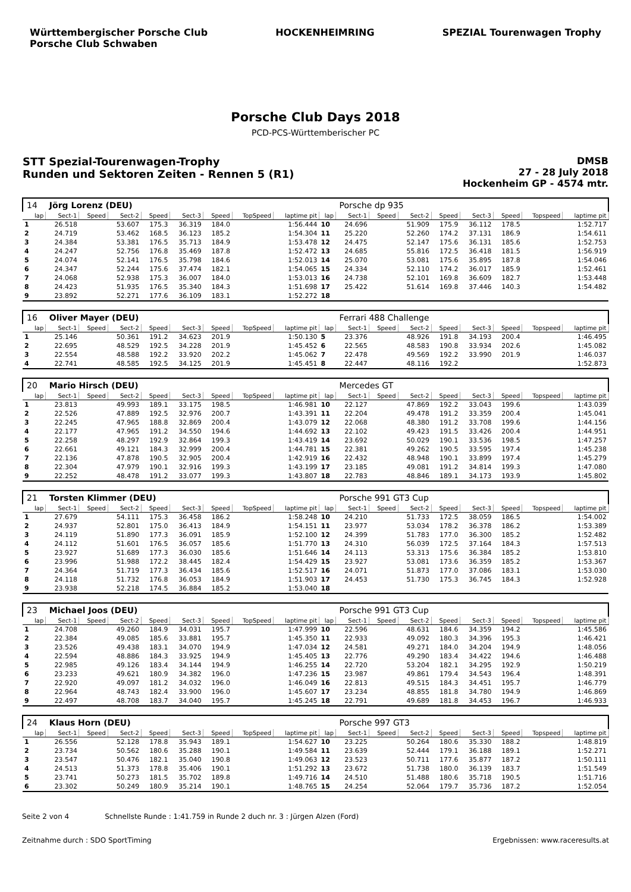Württembergischer Porsche Club
Porsche Club Schwaben
HOCKENHEIMRING SPEZIAL Tourenwagen Trophy
Porsche Club Days 2018
PCD-PCS-Württemberischer PC
STT Spezial-Tourenwagen-Trophy
Runden und Sektoren Zeiten - Rennen 5 (R1)
DMSB
27 - 28 July 2018
Hockenheim GP - 4574 mtr.
| 14 | Jörg Lorenz (DEU) | | | | | | | | | Porsche dp 935 | | | | | | | |
| lap | Sect-1 | Speed | Sect-2 | Speed | Sect-3 | Speed | TopSpeed | laptime pit | lap | Sect-1 | Speed | Sect-2 | Speed | Sect-3 | Speed | Topspeed | laptime pit |
| 1 | 26.518 | | 53.607 | 175.3 | 36.319 | 184.0 | | 1:56.444 | 10 | 24.696 | | 51.909 | 175.9 | 36.112 | 178.5 | | 1:52.717 |
| 2 | 24.719 | | 53.462 | 168.5 | 36.123 | 185.2 | | 1:54.304 | 11 | 25.220 | | 52.260 | 174.2 | 37.131 | 186.9 | | 1:54.611 |
| 3 | 24.384 | | 53.381 | 176.5 | 35.713 | 184.9 | | 1:53.478 | 12 | 24.475 | | 52.147 | 175.6 | 36.131 | 185.6 | | 1:52.753 |
| 4 | 24.247 | | 52.756 | 176.8 | 35.469 | 187.8 | | 1:52.472 | 13 | 24.685 | | 55.816 | 172.5 | 36.418 | 181.5 | | 1:56.919 |
| 5 | 24.074 | | 52.141 | 176.5 | 35.798 | 184.6 | | 1:52.013 | 14 | 25.070 | | 53.081 | 175.6 | 35.895 | 187.8 | | 1:54.046 |
| 6 | 24.347 | | 52.244 | 175.6 | 37.474 | 182.1 | | 1:54.065 | 15 | 24.334 | | 52.110 | 174.2 | 36.017 | 185.9 | | 1:52.461 |
| 7 | 24.068 | | 52.938 | 175.3 | 36.007 | 184.0 | | 1:53.013 | 16 | 24.738 | | 52.101 | 169.8 | 36.609 | 182.7 | | 1:53.448 |
| 8 | 24.423 | | 51.935 | 176.5 | 35.340 | 184.3 | | 1:51.698 | 17 | 25.422 | | 51.614 | 169.8 | 37.446 | 140.3 | | 1:54.482 |
| 9 | 23.892 | | 52.271 | 177.6 | 36.109 | 183.1 | | 1:52.272 | 18 | | | | | | | | |
| 16 | Oliver Mayer (DEU) | | | | | | | | | Ferrari 488 Challenge | | | | | | | |
| lap | Sect-1 | Speed | Sect-2 | Speed | Sect-3 | Speed | TopSpeed | laptime pit | lap | Sect-1 | Speed | Sect-2 | Speed | Sect-3 | Speed | Topspeed | laptime pit |
| 1 | 25.146 | | 50.361 | 191.2 | 34.623 | 201.9 | | 1:50.130 | 5 | 23.376 | | 48.926 | 191.8 | 34.193 | 200.4 | | 1:46.495 |
| 2 | 22.695 | | 48.529 | 192.5 | 34.228 | 201.9 | | 1:45.452 | 6 | 22.565 | | 48.583 | 190.8 | 33.934 | 202.6 | | 1:45.082 |
| 3 | 22.554 | | 48.588 | 192.2 | 33.920 | 202.2 | | 1:45.062 | 7 | 22.478 | | 49.569 | 192.2 | 33.990 | 201.9 | | 1:46.037 |
| 4 | 22.741 | | 48.585 | 192.5 | 34.125 | 201.9 | | 1:45.451 | 8 | 22.447 | | 48.116 | 192.2 | | | | 1:52.873 |
| 20 | Mario Hirsch (DEU) | | | | | | | | | Mercedes GT | | | | | | | |
| lap | Sect-1 | Speed | Sect-2 | Speed | Sect-3 | Speed | TopSpeed | laptime pit | lap | Sect-1 | Speed | Sect-2 | Speed | Sect-3 | Speed | Topspeed | laptime pit |
| 1 | 23.813 | | 49.993 | 189.1 | 33.175 | 198.5 | | 1:46.981 | 10 | 22.127 | | 47.869 | 192.2 | 33.043 | 199.6 | | 1:43.039 |
| 2 | 22.526 | | 47.889 | 192.5 | 32.976 | 200.7 | | 1:43.391 | 11 | 22.204 | | 49.478 | 191.2 | 33.359 | 200.4 | | 1:45.041 |
| 3 | 22.245 | | 47.965 | 188.8 | 32.869 | 200.4 | | 1:43.079 | 12 | 22.068 | | 48.380 | 191.2 | 33.708 | 199.6 | | 1:44.156 |
| 4 | 22.177 | | 47.965 | 191.2 | 34.550 | 194.6 | | 1:44.692 | 13 | 22.102 | | 49.423 | 191.5 | 33.426 | 200.4 | | 1:44.951 |
| 5 | 22.258 | | 48.297 | 192.9 | 32.864 | 199.3 | | 1:43.419 | 14 | 23.692 | | 50.029 | 190.1 | 33.536 | 198.5 | | 1:47.257 |
| 6 | 22.661 | | 49.121 | 184.3 | 32.999 | 200.4 | | 1:44.781 | 15 | 22.381 | | 49.262 | 190.5 | 33.595 | 197.4 | | 1:45.238 |
| 7 | 22.136 | | 47.878 | 190.5 | 32.905 | 200.4 | | 1:42.919 | 16 | 22.432 | | 48.948 | 190.1 | 33.899 | 197.4 | | 1:45.279 |
| 8 | 22.304 | | 47.979 | 190.1 | 32.916 | 199.3 | | 1:43.199 | 17 | 23.185 | | 49.081 | 191.2 | 34.814 | 199.3 | | 1:47.080 |
| 9 | 22.252 | | 48.478 | 191.2 | 33.077 | 199.3 | | 1:43.807 | 18 | 22.783 | | 48.846 | 189.1 | 34.173 | 193.9 | | 1:45.802 |
| 21 | Torsten Klimmer (DEU) | | | | | | | | | Porsche 991 GT3 Cup | | | | | | | |
| lap | Sect-1 | Speed | Sect-2 | Speed | Sect-3 | Speed | TopSpeed | laptime pit | lap | Sect-1 | Speed | Sect-2 | Speed | Sect-3 | Speed | Topspeed | laptime pit |
| 1 | 27.679 | | 54.111 | 175.3 | 36.458 | 186.2 | | 1:58.248 | 10 | 24.210 | | 51.733 | 172.5 | 38.059 | 186.5 | | 1:54.002 |
| 2 | 24.937 | | 52.801 | 175.0 | 36.413 | 184.9 | | 1:54.151 | 11 | 23.977 | | 53.034 | 178.2 | 36.378 | 186.2 | | 1:53.389 |
| 3 | 24.119 | | 51.890 | 177.3 | 36.091 | 185.9 | | 1:52.100 | 12 | 24.399 | | 51.783 | 177.0 | 36.300 | 185.2 | | 1:52.482 |
| 4 | 24.112 | | 51.601 | 176.5 | 36.057 | 185.6 | | 1:51.770 | 13 | 24.310 | | 56.039 | 172.5 | 37.164 | 184.3 | | 1:57.513 |
| 5 | 23.927 | | 51.689 | 177.3 | 36.030 | 185.6 | | 1:51.646 | 14 | 24.113 | | 53.313 | 175.6 | 36.384 | 185.2 | | 1:53.810 |
| 6 | 23.996 | | 51.988 | 172.2 | 38.445 | 182.4 | | 1:54.429 | 15 | 23.927 | | 53.081 | 173.6 | 36.359 | 185.2 | | 1:53.367 |
| 7 | 24.364 | | 51.719 | 177.3 | 36.434 | 185.6 | | 1:52.517 | 16 | 24.071 | | 51.873 | 177.0 | 37.086 | 183.1 | | 1:53.030 |
| 8 | 24.118 | | 51.732 | 176.8 | 36.053 | 184.9 | | 1:51.903 | 17 | 24.453 | | 51.730 | 175.3 | 36.745 | 184.3 | | 1:52.928 |
| 9 | 23.938 | | 52.218 | 174.5 | 36.884 | 185.2 | | 1:53.040 | 18 | | | | | | | | |
| 23 | Michael Joos (DEU) | | | | | | | | | Porsche 991 GT3 Cup | | | | | | | |
| lap | Sect-1 | Speed | Sect-2 | Speed | Sect-3 | Speed | TopSpeed | laptime pit | lap | Sect-1 | Speed | Sect-2 | Speed | Sect-3 | Speed | Topspeed | laptime pit |
| 1 | 24.708 | | 49.260 | 184.9 | 34.031 | 195.7 | | 1:47.999 | 10 | 22.596 | | 48.631 | 184.6 | 34.359 | 194.2 | | 1:45.586 |
| 2 | 22.384 | | 49.085 | 185.6 | 33.881 | 195.7 | | 1:45.350 | 11 | 22.933 | | 49.092 | 180.3 | 34.396 | 195.3 | | 1:46.421 |
| 3 | 23.526 | | 49.438 | 183.1 | 34.070 | 194.9 | | 1:47.034 | 12 | 24.581 | | 49.271 | 184.0 | 34.204 | 194.9 | | 1:48.056 |
| 4 | 22.594 | | 48.886 | 184.3 | 33.925 | 194.9 | | 1:45.405 | 13 | 22.776 | | 49.290 | 183.4 | 34.422 | 194.6 | | 1:46.488 |
| 5 | 22.985 | | 49.126 | 183.4 | 34.144 | 194.9 | | 1:46.255 | 14 | 22.720 | | 53.204 | 182.1 | 34.295 | 192.9 | | 1:50.219 |
| 6 | 23.233 | | 49.621 | 180.9 | 34.382 | 196.0 | | 1:47.236 | 15 | 23.987 | | 49.861 | 179.4 | 34.543 | 196.4 | | 1:48.391 |
| 7 | 22.920 | | 49.097 | 181.2 | 34.032 | 196.0 | | 1:46.049 | 16 | 22.813 | | 49.515 | 184.3 | 34.451 | 195.7 | | 1:46.779 |
| 8 | 22.964 | | 48.743 | 182.4 | 33.900 | 196.0 | | 1:45.607 | 17 | 23.234 | | 48.855 | 181.8 | 34.780 | 194.9 | | 1:46.869 |
| 9 | 22.497 | | 48.708 | 183.7 | 34.040 | 195.7 | | 1:45.245 | 18 | 22.791 | | 49.689 | 181.8 | 34.453 | 196.7 | | 1:46.933 |
| 24 | Klaus Horn (DEU) | | | | | | | | | Porsche 997 GT3 | | | | | | | |
| lap | Sect-1 | Speed | Sect-2 | Speed | Sect-3 | Speed | TopSpeed | laptime pit | lap | Sect-1 | Speed | Sect-2 | Speed | Sect-3 | Speed | Topspeed | laptime pit |
| 1 | 26.556 | | 52.128 | 178.8 | 35.943 | 189.1 | | 1:54.627 | 10 | 23.225 | | 50.264 | 180.6 | 35.330 | 188.2 | | 1:48.819 |
| 2 | 23.734 | | 50.562 | 180.6 | 35.288 | 190.1 | | 1:49.584 | 11 | 23.639 | | 52.444 | 179.1 | 36.188 | 189.1 | | 1:52.271 |
| 3 | 23.547 | | 50.476 | 182.1 | 35.040 | 190.8 | | 1:49.063 | 12 | 23.523 | | 50.711 | 177.6 | 35.877 | 187.2 | | 1:50.111 |
| 4 | 24.513 | | 51.373 | 178.8 | 35.406 | 190.1 | | 1:51.292 | 13 | 23.672 | | 51.738 | 180.0 | 36.139 | 183.7 | | 1:51.549 |
| 5 | 23.741 | | 50.273 | 181.5 | 35.702 | 189.8 | | 1:49.716 | 14 | 24.510 | | 51.488 | 180.6 | 35.718 | 190.5 | | 1:51.716 |
| 6 | 23.302 | | 50.249 | 180.9 | 35.214 | 190.1 | | 1:48.765 | 15 | 24.254 | | 52.064 | 179.7 | 35.736 | 187.2 | | 1:52.054 |
Seite 2 von 4 Schnellste Runde : 1:41.759 in Runde 2 duch nr. 3 : Jürgen Alzen (Ford)
Zeitnahme durch : SDO SportTiming Ergebnissen: www.raceresults.at